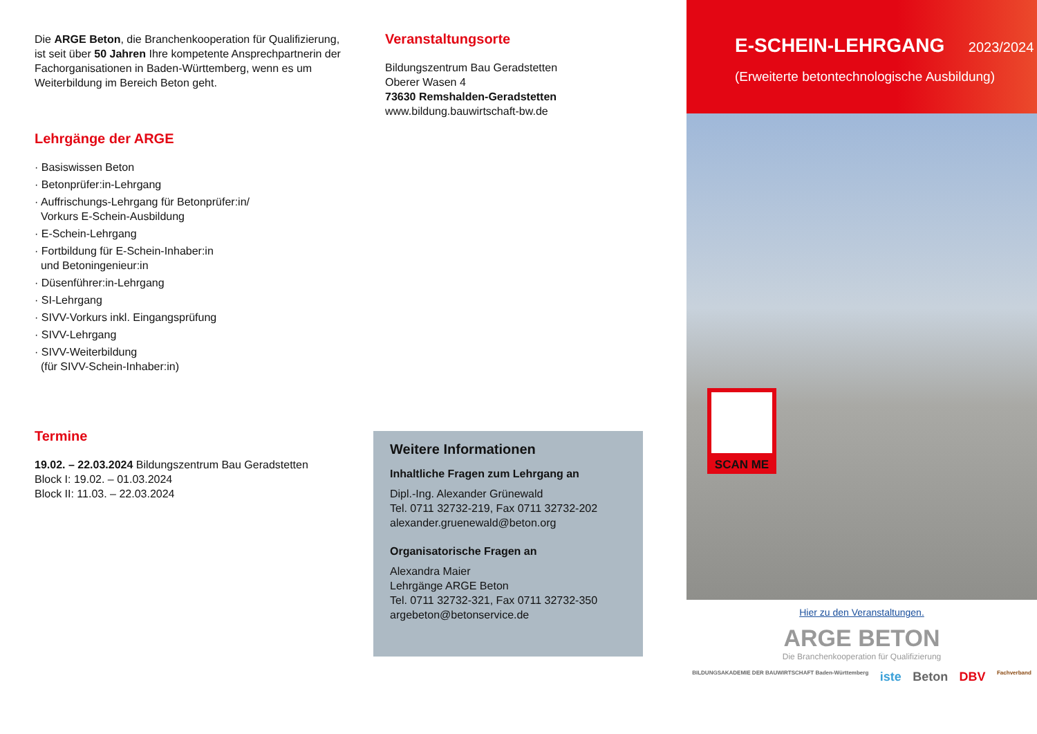Die ARGE Beton, die Branchenkooperation für Qualifizierung, ist seit über 50 Jahren Ihre kompetente Ansprechpartnerin der Fach­organisationen in Baden-Württemberg, wenn es um Weiterbildung im Bereich Beton geht.
Lehrgänge der ARGE
· Basiswissen Beton
· Betonprüfer:in-Lehrgang
· Auffrischungs-Lehrgang für Betonprüfer:in/
Vorkurs E-Schein-Ausbildung
· E-Schein-Lehrgang
· Fortbildung für E-Schein-Inhaber:in
und Betoningenieur:in
· Düsenführer:in-Lehrgang
· SI-Lehrgang
· SIVV-Vorkurs inkl. Eingangsprüfung
· SIVV-Lehrgang
· SIVV-Weiterbildung
(für SIVV-Schein-Inhaber:in)
Termine
19.02. – 22.03.2024 Bildungszentrum Bau Geradstetten
Block I: 19.02. – 01.03.2024
Block II: 11.03. – 22.03.2024
Veranstaltungsorte
Bildungszentrum Bau Geradstetten
Oberer Wasen 4
73630 Remshalden-Geradstetten
www.bildung.bauwirtschaft-bw.de
Weitere Informationen
Inhaltliche Fragen zum Lehrgang an
Dipl.-Ing. Alexander Grünewald
Tel. 0711 32732-219, Fax 0711 32732-202
alexander.gruenewald@beton.org
Organisatorische Fragen an
Alexandra Maier
Lehrgänge ARGE Beton
Tel. 0711 32732-321, Fax 0711 32732-350
argebeton@betonservice.de
SCAN ME
E-SCHEIN-LEHRGANG 2023/2024
(Erweiterte betontechnologische Ausbildung)
Hier zu den Veranstaltungen.
ARGE BETON
Die Branchenkooperation für Qualifizierung
BILDUNGSAKADEMIE DER BAUWIRTSCHAFT Baden-Württemberg iste Beton DBV Fachverband